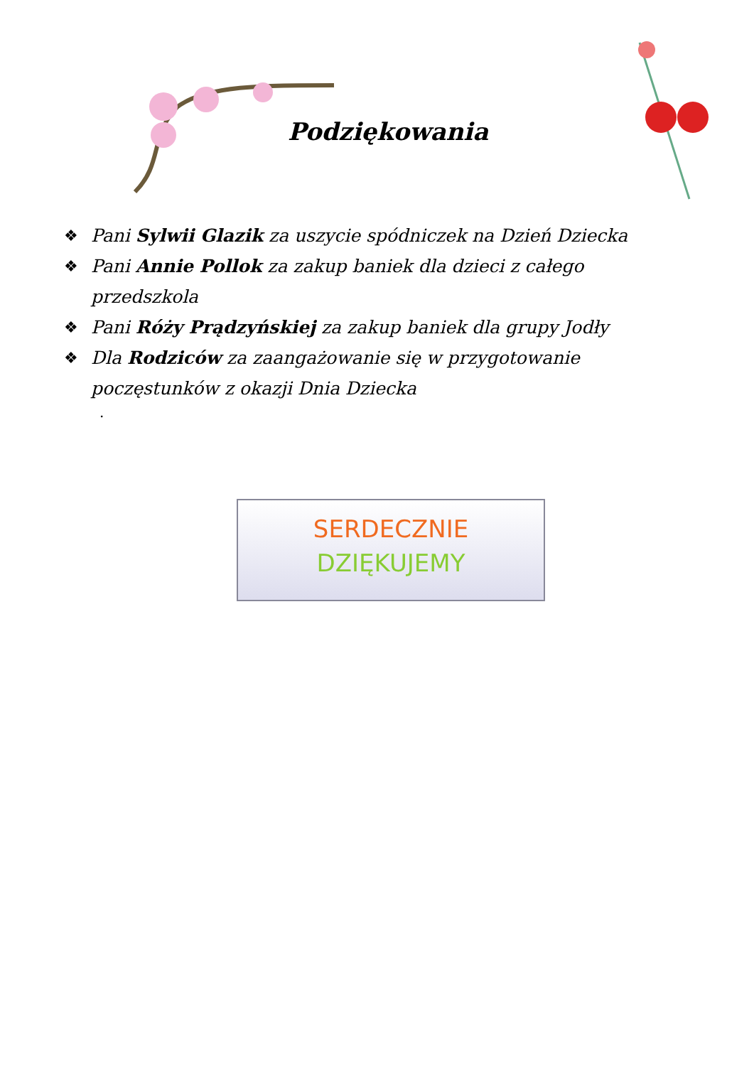Podziękowania
❖ Pani Sylwii Glazik za uszycie spódniczek na Dzień Dziecka
❖ Pani Annie Pollok za zakup baniek dla dzieci z całego przedszkola
❖ Pani Róży Prądzyńskiej za zakup baniek dla grupy Jodły
❖ Dla Rodziców za zaangażowanie się w przygotowanie poczęstunków z okazji Dnia Dziecka
.
SERDECZNIE
DZIĘKUJEMY